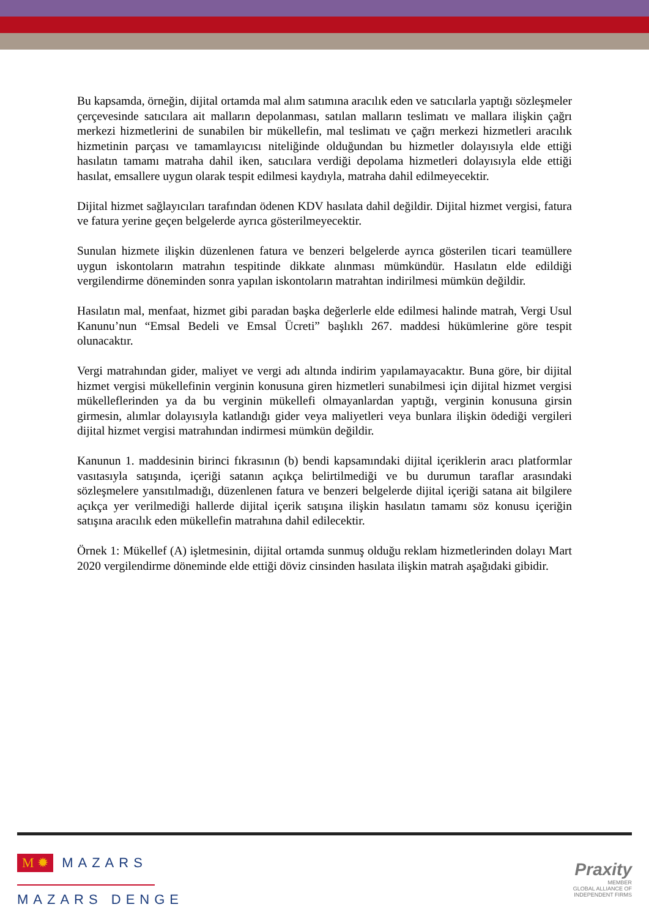Bu kapsamda, örneğin, dijital ortamda mal alım satımına aracılık eden ve satıcılarla yaptığı sözleşmeler çerçevesinde satıcılara ait malların depolanması, satılan malların teslimatı ve mallara ilişkin çağrı merkezi hizmetlerini de sunabilen bir mükellefin, mal teslimatı ve çağrı merkezi hizmetleri aracılık hizmetinin parçası ve tamamlayıcısı niteliğinde olduğundan bu hizmetler dolayısıyla elde ettiği hasılatın tamamı matraha dahil iken, satıcılara verdiği depolama hizmetleri dolayısıyla elde ettiği hasılat, emsallere uygun olarak tespit edilmesi kaydıyla, matraha dahil edilmeyecektir.
Dijital hizmet sağlayıcıları tarafından ödenen KDV hasılata dahil değildir. Dijital hizmet vergisi, fatura ve fatura yerine geçen belgelerde ayrıca gösterilmeyecektir.
Sunulan hizmete ilişkin düzenlenen fatura ve benzeri belgelerde ayrıca gösterilen ticari teamüllere uygun iskontoların matrahın tespitinde dikkate alınması mümkündür. Hasılatın elde edildiği vergilendirme döneminden sonra yapılan iskontoların matrahtan indirilmesi mümkün değildir.
Hasılatın mal, menfaat, hizmet gibi paradan başka değerlerle elde edilmesi halinde matrah, Vergi Usul Kanunu’nun “Emsal Bedeli ve Emsal Ücreti” başlıklı 267. maddesi hükümlerine göre tespit olunacaktır.
Vergi matrahından gider, maliyet ve vergi adı altında indirim yapılamayacaktır. Buna göre, bir dijital hizmet vergisi mükellefinin verginin konusuna giren hizmetleri sunabilmesi için dijital hizmet vergisi mükelleflerinden ya da bu verginin mükellefi olmayanlardan yaptığı, verginin konusuna girsin girmesin, alımlar dolayısıyla katlandığı gider veya maliyetleri veya bunlara ilişkin ödediği vergileri dijital hizmet vergisi matrahından indirmesi mümkün değildir.
Kanunun 1. maddesinin birinci fıkrasının (b) bendi kapsamındaki dijital içeriklerin aracı platformlar vasıtasıyla satışında, içeriği satanın açıkça belirtilmediği ve bu durumun taraflar arasındaki sözleşmelere yansıtılmadığı, düzenlenen fatura ve benzeri belgelerde dijital içeriği satana ait bilgilere açıkça yer verilmediği hallerde dijital içerik satışına ilişkin hasılatın tamamı söz konusu içeriğin satışına aracılık eden mükellefin matrahına dahil edilecektir.
Örnek 1: Mükellef (A) işletmesinin, dijital ortamda sunmuş olduğu reklam hizmetlerinden dolayı Mart 2020 vergilendirme döneminde elde ettiği döviz cinsinden hasılata ilişkin matrah aşağıdaki gibidir.
M ✹ MAZARS
MAZARS DENGE
Praxity
MEMBER
GLOBAL ALLIANCE OF
INDEPENDENT FIRMS